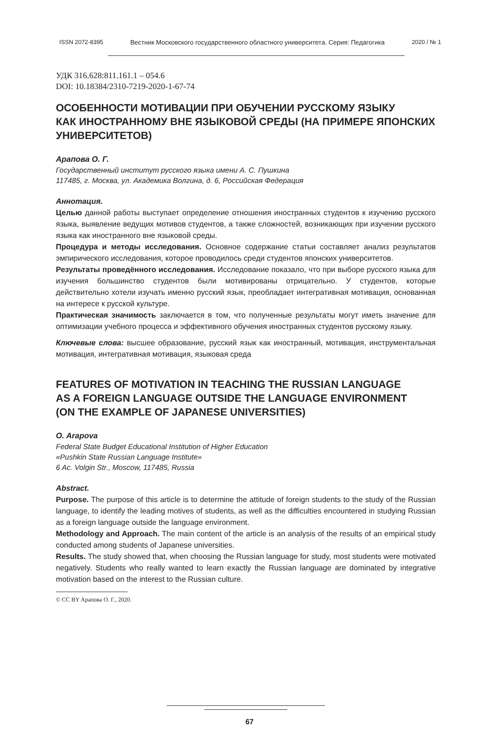ISSN 2072-8395 Вестник Московского государственного областного университета. Серия: Педагогика 2020 / № 1
УДК 316.628:811.161.1 – 054.6
DOI: 10.18384/2310-7219-2020-1-67-74
ОСОБЕННОСТИ МОТИВАЦИИ ПРИ ОБУЧЕНИИ РУССКОМУ ЯЗЫКУ
КАК ИНОСТРАННОМУ ВНЕ ЯЗЫКОВОЙ СРЕДЫ (НА ПРИМЕРЕ ЯПОНСКИХ УНИВЕРСИТЕТОВ)
Арапова О. Г.
Государственный институт русского языка имени А. С. Пушкина
117485, г. Москва, ул. Академика Волгина, д. 6, Российская Федерация
Аннотация.
Целью данной работы выступает определение отношения иностранных студентов к изучению русского языка, выявление ведущих мотивов студентов, а также сложностей, возникающих при изучении русского языка как иностранного вне языковой среды.
Процедура и методы исследования. Основное содержание статьи составляет анализ результатов эмпирического исследования, которое проводилось среди студентов японских университетов.
Результаты проведённого исследования. Исследование показало, что при выборе русского языка для изучения большинство студентов были мотивированы отрицательно. У студентов, которые действительно хотели изучать именно русский язык, преобладает интегративная мотивация, основанная на интересе к русской культуре.
Практическая значимость заключается в том, что полученные результаты могут иметь значение для оптимизации учебного процесса и эффективного обучения иностранных студентов русскому языку.
Ключевые слова: высшее образование, русский язык как иностранный, мотивация, инструментальная мотивация, интегративная мотивация, языковая среда
FEATURES OF MOTIVATION IN TEACHING THE RUSSIAN LANGUAGE
AS A FOREIGN LANGUAGE OUTSIDE THE LANGUAGE ENVIRONMENT
(ON THE EXAMPLE OF JAPANESE UNIVERSITIES)
O. Arapova
Federal State Budget Educational Institution of Higher Education
«Pushkin State Russian Language Institute»
6 Ac. Volgin Str., Moscow, 117485, Russia
Abstract.
Purpose. The purpose of this article is to determine the attitude of foreign students to the study of the Russian language, to identify the leading motives of students, as well as the difficulties encountered in studying Russian as a foreign language outside the language environment.
Methodology and Approach. The main content of the article is an analysis of the results of an empirical study conducted among students of Japanese universities.
Results. The study showed that, when choosing the Russian language for study, most students were motivated negatively. Students who really wanted to learn exactly the Russian language are dominated by integrative motivation based on the interest to the Russian culture.
© CC BY Арапова О. Г., 2020.
67